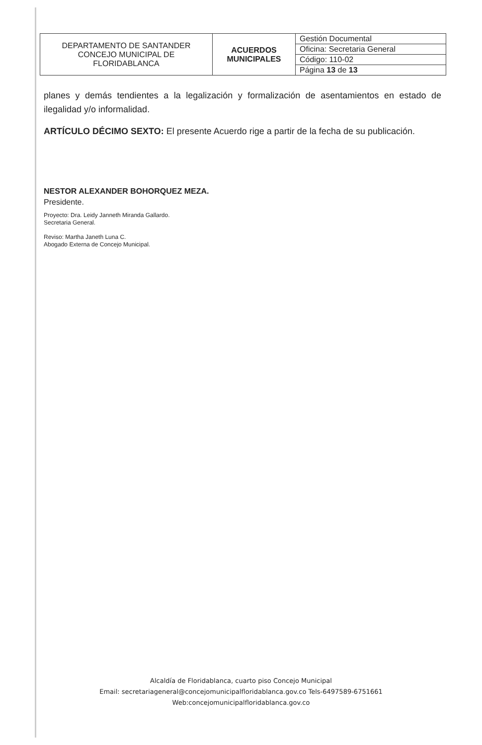| DEPARTAMENTO DE SANTANDER CONCEJO MUNICIPAL DE FLORIDABLANCA | ACUERDOS MUNICIPALES | Gestión Documental |
| | | Oficina: Secretaria General |
| | | Código: 110-02 |
| | | Página 13 de 13 |
planes y demás tendientes a la legalización y formalización de asentamientos en estado de ilegalidad y/o informalidad.
ARTÍCULO DÉCIMO SEXTO: El presente Acuerdo rige a partir de la fecha de su publicación.
NESTOR ALEXANDER BOHORQUEZ MEZA.
Presidente.
Proyecto: Dra. Leidy Janneth Miranda Gallardo.
Secretaria General.
Reviso: Martha Janeth Luna C.
Abogado Externa de Concejo Municipal.
Alcaldía de Floridablanca, cuarto piso Concejo Municipal
Email: secretariageneral@concejomunicipalfloridablanca.gov.co Tels-6497589-6751661
Web:concejomunicipalfloridablanca.gov.co